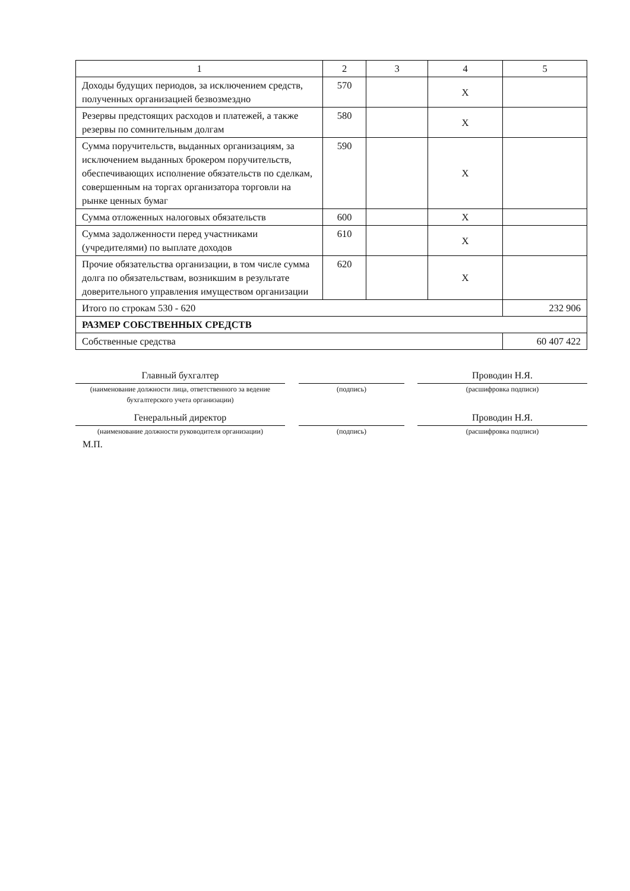| 1 | 2 | 3 | 4 | 5 |
| Доходы будущих периодов, за исключением средств, полученных организацией безвозмездно | 570 | | X | |
| Резервы предстоящих расходов и платежей, а также резервы по сомнительным долгам | 580 | | X | |
| Сумма поручительств, выданных организациям, за исключением выданных брокером поручительств, обеспечивающих исполнение обязательств по сделкам, совершенным на торгах организатора торговли на рынке ценных бумаг | 590 | | X | |
| Сумма отложенных налоговых обязательств | 600 | | X | |
| Сумма задолженности перед участниками (учредителями) по выплате доходов | 610 | | X | |
| Прочие обязательства организации, в том числе сумма долга по обязательствам, возникшим в результате доверительного управления имуществом организации | 620 | | X | |
| Итого по строкам 530 - 620 | | | | 232 906 |
| РАЗМЕР СОБСТВЕННЫХ СРЕДСТВ | | | | |
| Собственные средства | | | | 60 407 422 |
Главный бухгалтер
(наименование должности лица, ответственного за ведение бухгалтерского учета организации)
(подпись)
Проводин Н.Я.
(расшифровка подписи)
Генеральный директор
(наименование должности руководителя организации)
М.П.
(подпись)
Проводин Н.Я.
(расшифровка подписи)